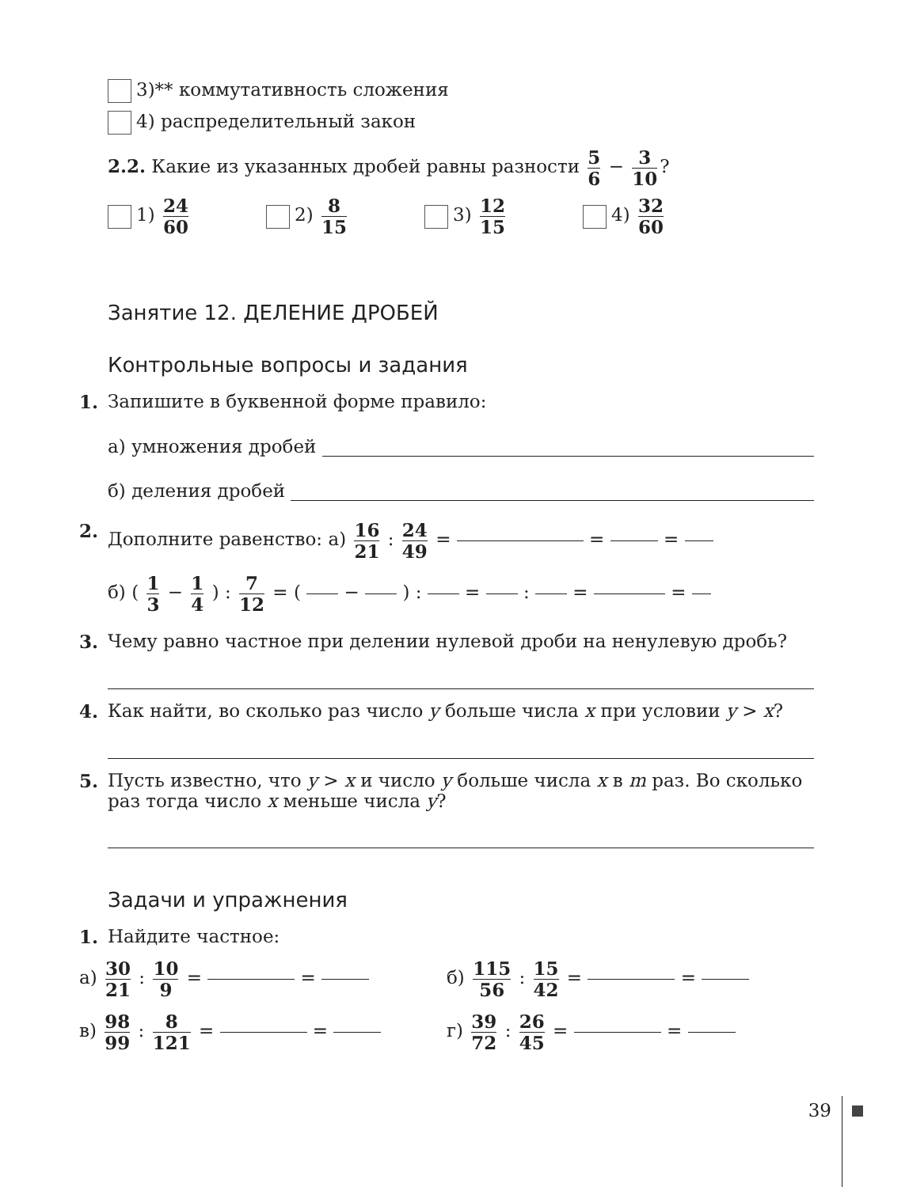3)** коммутативность сложения
4) распределительный закон
2.2. Какие из указанных дробей равны разности 5 6 − 3 10?
1) 24 60
2) 8 15
3) 12 15
4) 32 60
Занятие 12. ДЕЛЕНИЕ ДРОБЕЙ
Контрольные вопросы и задания
1. Запишите в буквенной форме правило:
а) умножения дробей
б) деления дробей
2. Дополните равенство: а) 16 21 : 24 49 = = =
б) ( 1 3 − 1 4 ) : 7 12 = ( − ) : = : = =
3. Чему равно частное при делении нулевой дроби на ненулевую дробь?
4. Как найти, во сколько раз число y больше числа x при условии y > x?
5. Пусть известно, что y > x и число y больше числа x в m раз. Во сколько раз тогда число x меньше числа y?
Задачи и упражнения
1. Найдите частное:
а) 30 21 : 10 9 = = б) 115 56 : 15 42 = =
в) 98 99 : 8 121 = = г) 39 72 : 26 45 = =
39